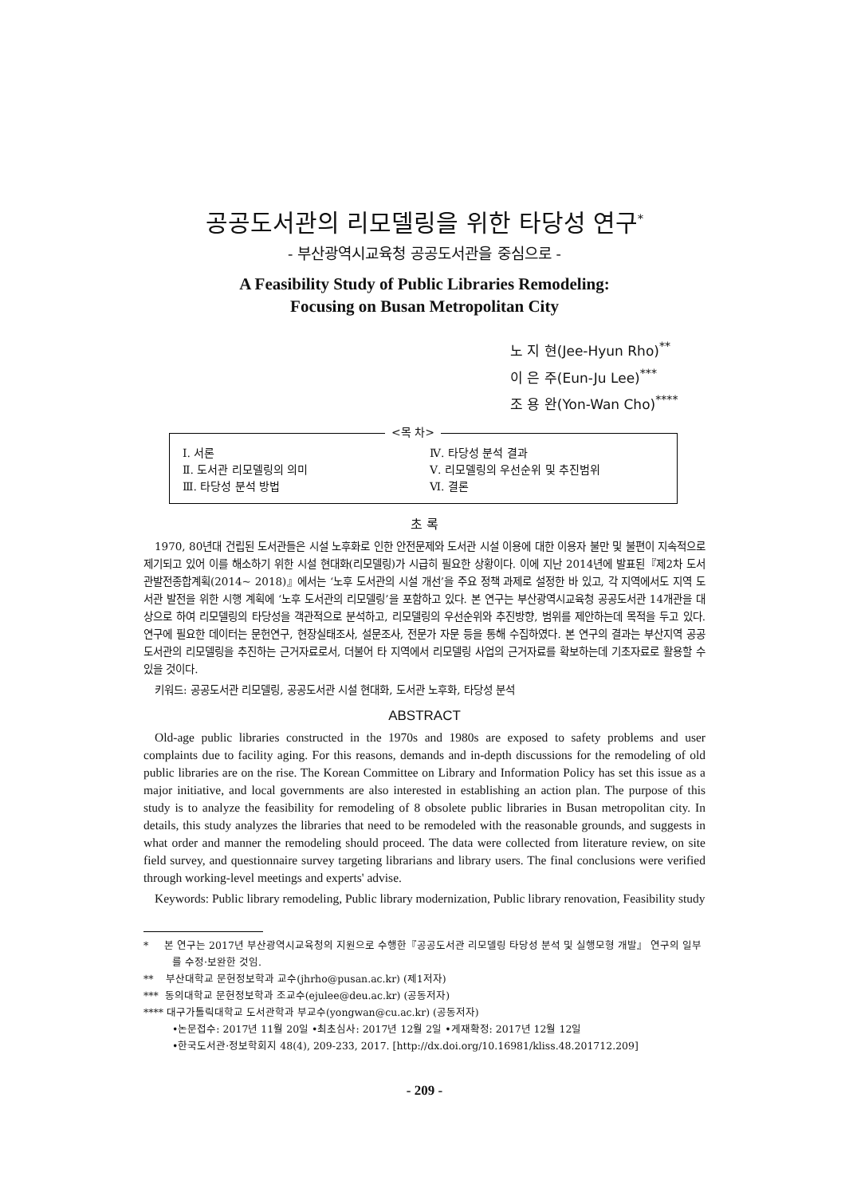공공도서관의 리모델링을 위한 타당성 연구<sup>*</sup>
- 부산광역시교육청 공공도서관을 중심으로 -
A Feasibility Study of Public Libraries Remodeling:
Focusing on Busan Metropolitan City
노 지 현(Jee-Hyun Rho)<sup>**</sup>
이 은 주(Eun-Ju Lee)<sup>***</sup>
조 용 완(Yon-Wan Cho)<sup>****</sup>
<목 차>
| Ⅰ. 서론 | Ⅳ. 타당성 분석 결과 |
| Ⅱ. 도서관 리모델링의 의미 | Ⅴ. 리모델링의 우선순위 및 추진범위 |
| Ⅲ. 타당성 분석 방법 | Ⅵ. 결론 |
초 록
1970, 80년대 건립된 도서관들은 시설 노후화로 인한 안전문제와 도서관 시설 이용에 대한 이용자 불만 및 불편이 지속적으로 제기되고 있어 이를 해소하기 위한 시설 현대화(리모델링)가 시급히 필요한 상황이다. 이에 지난 2014년에 발표된『제2차 도서관발전종합계획(2014~ 2018)』에서는 ‘노후 도서관의 시설 개선’을 주요 정책 과제로 설정한 바 있고, 각 지역에서도 지역 도서관 발전을 위한 시행 계획에 ‘노후 도서관의 리모델링’을 포함하고 있다. 본 연구는 부산광역시교육청 공공도서관 14개관을 대상으로 하여 리모델링의 타당성을 객관적으로 분석하고, 리모델링의 우선순위와 추진방향, 범위를 제안하는데 목적을 두고 있다. 연구에 필요한 데이터는 문헌연구, 현장실태조사, 설문조사, 전문가 자문 등을 통해 수집하였다. 본 연구의 결과는 부산지역 공공도서관의 리모델링을 추진하는 근거자료로서, 더불어 타 지역에서 리모델링 사업의 근거자료를 확보하는데 기초자료로 활용할 수 있을 것이다.
키워드: 공공도서관 리모델링, 공공도서관 시설 현대화, 도서관 노후화, 타당성 분석
ABSTRACT
Old-age public libraries constructed in the 1970s and 1980s are exposed to safety problems and user complaints due to facility aging. For this reasons, demands and in-depth discussions for the remodeling of old public libraries are on the rise. The Korean Committee on Library and Information Policy has set this issue as a major initiative, and local governments are also interested in establishing an action plan. The purpose of this study is to analyze the feasibility for remodeling of 8 obsolete public libraries in Busan metropolitan city. In details, this study analyzes the libraries that need to be remodeled with the reasonable grounds, and suggests in what order and manner the remodeling should proceed. The data were collected from literature review, on site field survey, and questionnaire survey targeting librarians and library users. The final conclusions were verified through working-level meetings and experts' advise.
Keywords: Public library remodeling, Public library modernization, Public library renovation, Feasibility study
* 본 연구는 2017년 부산광역시교육청의 지원으로 수행한『공공도서관 리모델링 타당성 분석 및 실행모형 개발』 연구의 일부를 수정·보완한 것임.
** 부산대학교 문헌정보학과 교수(jhrho@pusan.ac.kr) (제1저자)
*** 동의대학교 문헌정보학과 조교수(ejulee@deu.ac.kr) (공동저자)
**** 대구가톨릭대학교 도서관학과 부교수(yongwan@cu.ac.kr) (공동저자)
•논문접수: 2017년 11월 20일 •최초심사: 2017년 12월 2일 •게재확정: 2017년 12월 12일
•한국도서관·정보학회지 48(4), 209-233, 2017. [http://dx.doi.org/10.16981/kliss.48.201712.209]
- 209 -